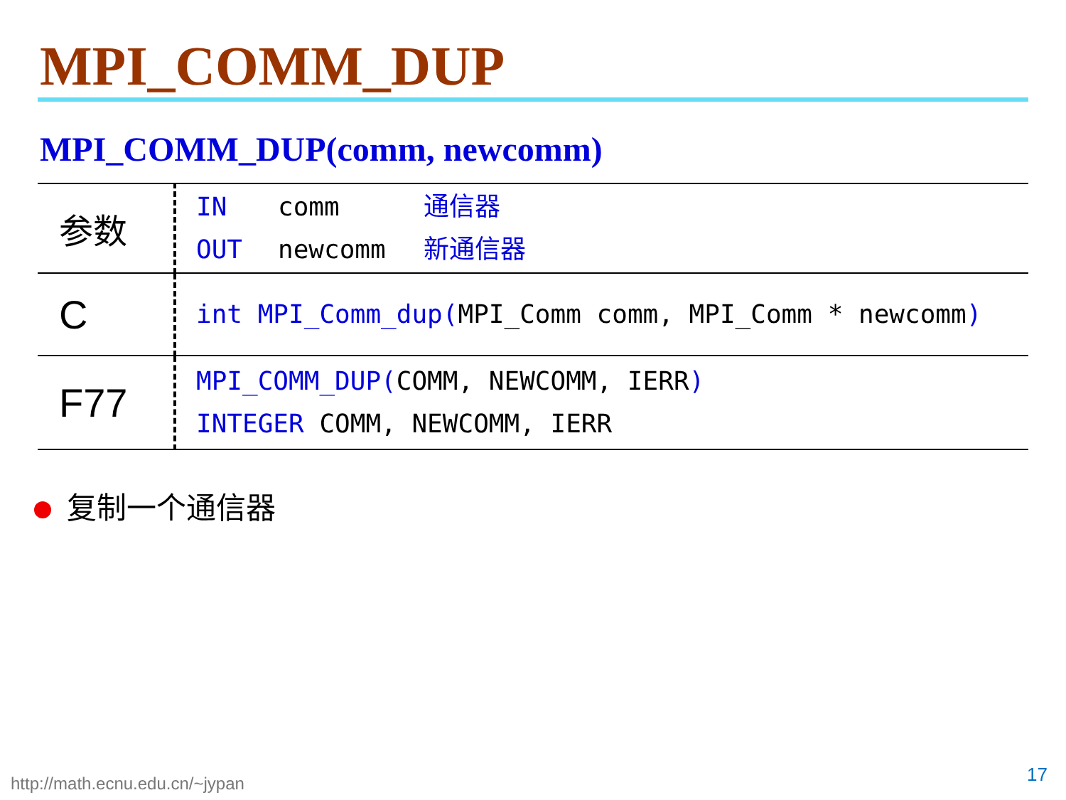MPI_COMM_DUP
MPI_COMM_DUP(comm, newcomm)
| 参数 | IN comm 通信器 OUT newcomm 新通信器 |
| C | int MPI_Comm_dup( MPI_Comm comm, MPI_Comm * newcomm ) |
| F77 | MPI_COMM_DUP( COMM, NEWCOMM, IERR ) INTEGER COMM, NEWCOMM, IERR |
复制一个通信器
http://math.ecnu.edu.cn/~jypan 17